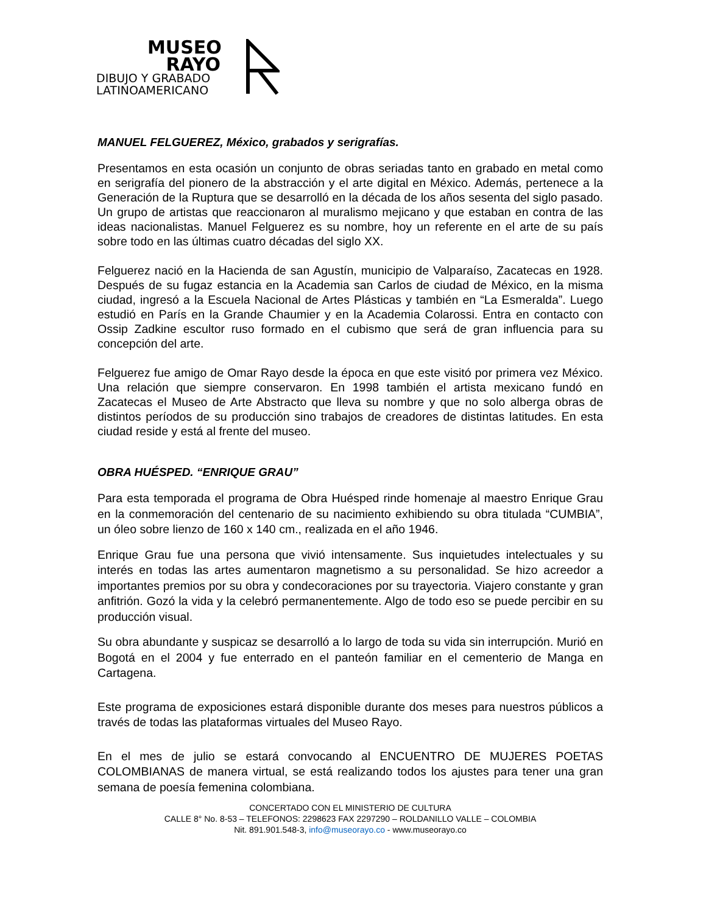MUSEO
RAYO
DIBUJO Y GRABADO
LATINOAMERICANO
MANUEL FELGUEREZ, México, grabados y serigrafías.
Presentamos en esta ocasión un conjunto de obras seriadas tanto en grabado en metal como en serigrafía del pionero de la abstracción y el arte digital en México. Además, pertenece a la Generación de la Ruptura que se desarrolló en la década de los años sesenta del siglo pasado. Un grupo de artistas que reaccionaron al muralismo mejicano y que estaban en contra de las ideas nacionalistas. Manuel Felguerez es su nombre, hoy un referente en el arte de su país sobre todo en las últimas cuatro décadas del siglo XX.
Felguerez nació en la Hacienda de san Agustín, municipio de Valparaíso, Zacatecas en 1928. Después de su fugaz estancia en la Academia san Carlos de ciudad de México, en la misma ciudad, ingresó a la Escuela Nacional de Artes Plásticas y también en “La Esmeralda”. Luego estudió en París en la Grande Chaumier y en la Academia Colarossi. Entra en contacto con Ossip Zadkine escultor ruso formado en el cubismo que será de gran influencia para su concepción del arte.
Felguerez fue amigo de Omar Rayo desde la época en que este visitó por primera vez México. Una relación que siempre conservaron. En 1998 también el artista mexicano fundó en Zacatecas el Museo de Arte Abstracto que lleva su nombre y que no solo alberga obras de distintos períodos de su producción sino trabajos de creadores de distintas latitudes. En esta ciudad reside y está al frente del museo.
OBRA HUÉSPED. “ENRIQUE GRAU”
Para esta temporada el programa de Obra Huésped rinde homenaje al maestro Enrique Grau en la conmemoración del centenario de su nacimiento exhibiendo su obra titulada “CUMBIA”, un óleo sobre lienzo de 160 x 140 cm., realizada en el año 1946.
Enrique Grau fue una persona que vivió intensamente. Sus inquietudes intelectuales y su interés en todas las artes aumentaron magnetismo a su personalidad. Se hizo acreedor a importantes premios por su obra y condecoraciones por su trayectoria. Viajero constante y gran anfitrión. Gozó la vida y la celebró permanentemente. Algo de todo eso se puede percibir en su producción visual.
Su obra abundante y suspicaz se desarrolló a lo largo de toda su vida sin interrupción. Murió en Bogotá en el 2004 y fue enterrado en el panteón familiar en el cementerio de Manga en Cartagena.
Este programa de exposiciones estará disponible durante dos meses para nuestros públicos a través de todas las plataformas virtuales del Museo Rayo.
En el mes de julio se estará convocando al ENCUENTRO DE MUJERES POETAS COLOMBIANAS de manera virtual, se está realizando todos los ajustes para tener una gran semana de poesía femenina colombiana.
CONCERTADO CON EL MINISTERIO DE CULTURA
CALLE 8° No. 8-53 – TELEFONOS: 2298623 FAX 2297290 – ROLDANILLO VALLE – COLOMBIA
Nit. 891.901.548-3, info@museorayo.co - www.museorayo.co